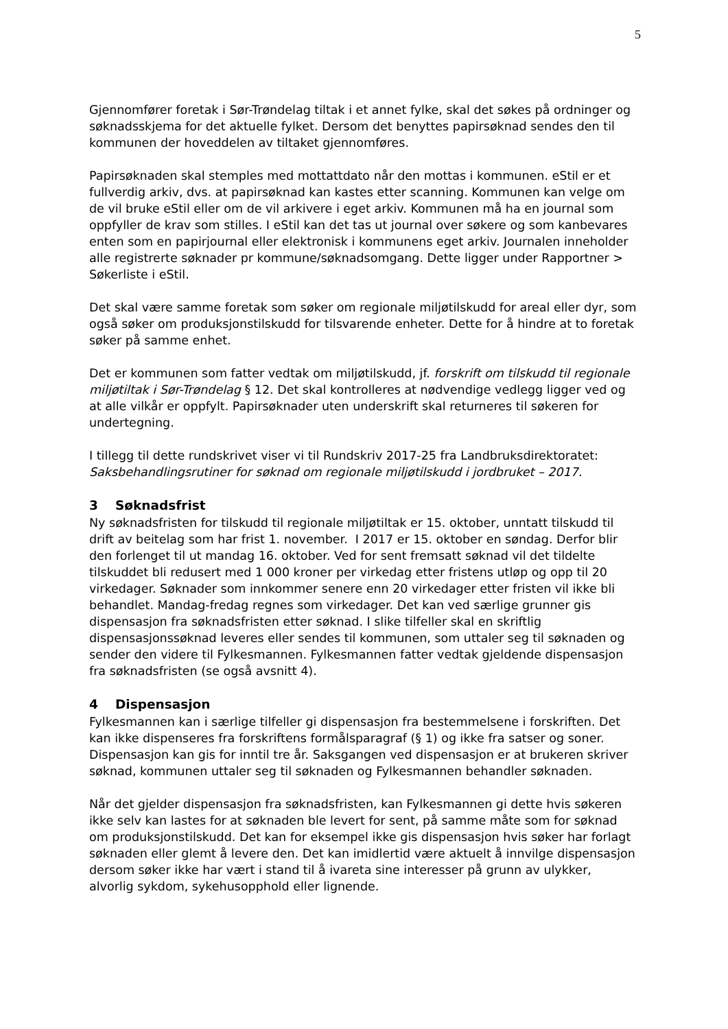5
Gjennomfører foretak i Sør-Trøndelag tiltak i et annet fylke, skal det søkes på ordninger og søknadsskjema for det aktuelle fylket. Dersom det benyttes papirsøknad sendes den til kommunen der hoveddelen av tiltaket gjennomføres.
Papirsøknaden skal stemples med mottattdato når den mottas i kommunen. eStil er et fullverdig arkiv, dvs. at papirsøknad kan kastes etter scanning. Kommunen kan velge om de vil bruke eStil eller om de vil arkivere i eget arkiv. Kommunen må ha en journal som oppfyller de krav som stilles. I eStil kan det tas ut journal over søkere og som kanbevares enten som en papirjournal eller elektronisk i kommunens eget arkiv. Journalen inneholder alle registrerte søknader pr kommune/søknadsomgang. Dette ligger under Rapportner > Søkerliste i eStil.
Det skal være samme foretak som søker om regionale miljøtilskudd for areal eller dyr, som også søker om produksjonstilskudd for tilsvarende enheter. Dette for å hindre at to foretak søker på samme enhet.
Det er kommunen som fatter vedtak om miljøtilskudd, jf. forskrift om tilskudd til regionale miljøtiltak i Sør-Trøndelag § 12. Det skal kontrolleres at nødvendige vedlegg ligger ved og at alle vilkår er oppfylt. Papirsøknader uten underskrift skal returneres til søkeren for undertegning.
I tillegg til dette rundskrivet viser vi til Rundskriv 2017-25 fra Landbruksdirektoratet: Saksbehandlingsrutiner for søknad om regionale miljøtilskudd i jordbruket – 2017.
3 Søknadsfrist
Ny søknadsfristen for tilskudd til regionale miljøtiltak er 15. oktober, unntatt tilskudd til drift av beitelag som har frist 1. november. I 2017 er 15. oktober en søndag. Derfor blir den forlenget til ut mandag 16. oktober. Ved for sent fremsatt søknad vil det tildelte tilskuddet bli redusert med 1 000 kroner per virkedag etter fristens utløp og opp til 20 virkedager. Søknader som innkommer senere enn 20 virkedager etter fristen vil ikke bli behandlet. Mandag-fredag regnes som virkedager. Det kan ved særlige grunner gis dispensasjon fra søknadsfristen etter søknad. I slike tilfeller skal en skriftlig dispensasjonssøknad leveres eller sendes til kommunen, som uttaler seg til søknaden og sender den videre til Fylkesmannen. Fylkesmannen fatter vedtak gjeldende dispensasjon fra søknadsfristen (se også avsnitt 4).
4 Dispensasjon
Fylkesmannen kan i særlige tilfeller gi dispensasjon fra bestemmelsene i forskriften. Det kan ikke dispenseres fra forskriftens formålsparagraf (§ 1) og ikke fra satser og soner. Dispensasjon kan gis for inntil tre år. Saksgangen ved dispensasjon er at brukeren skriver søknad, kommunen uttaler seg til søknaden og Fylkesmannen behandler søknaden.
Når det gjelder dispensasjon fra søknadsfristen, kan Fylkesmannen gi dette hvis søkeren ikke selv kan lastes for at søknaden ble levert for sent, på samme måte som for søknad om produksjonstilskudd. Det kan for eksempel ikke gis dispensasjon hvis søker har forlagt søknaden eller glemt å levere den. Det kan imidlertid være aktuelt å innvilge dispensasjon dersom søker ikke har vært i stand til å ivareta sine interesser på grunn av ulykker, alvorlig sykdom, sykehusopphold eller lignende.